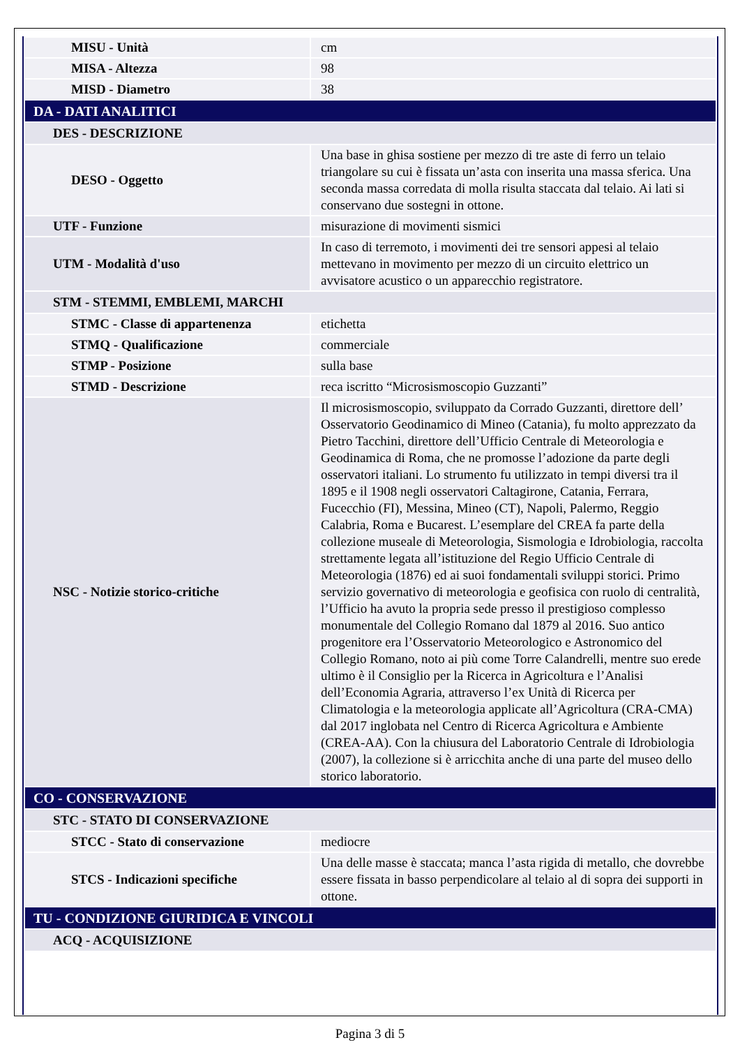| MISU - Unità | cm |
| MISA - Altezza | 98 |
| MISD - Diametro | 38 |
| DA - DATI ANALITICI | |
| DES - DESCRIZIONE | |
| DESO - Oggetto | Una base in ghisa sostiene per mezzo di tre aste di ferro un telaio triangolare su cui è fissata un’asta con inserita una massa sferica. Una seconda massa corredata di molla risulta staccata dal telaio. Ai lati si conservano due sostegni in ottone. |
| UTF - Funzione | misurazione di movimenti sismici |
| UTM - Modalità d'uso | In caso di terremoto, i movimenti dei tre sensori appesi al telaio mettevano in movimento per mezzo di un circuito elettrico un avvisatore acustico o un apparecchio registratore. |
| STM - STEMMI, EMBLEMI, MARCHI | |
| STMC - Classe di appartenenza | etichetta |
| STMQ - Qualificazione | commerciale |
| STMP - Posizione | sulla base |
| STMD - Descrizione | reca iscritto “Microsismoscopio Guzzanti” |
| NSC - Notizie storico-critiche | Il microsismoscopio, sviluppato da Corrado Guzzanti, direttore dell’ Osservatorio Geodinamico di Mineo (Catania), fu molto apprezzato da Pietro Tacchini, direttore dell’Ufficio Centrale di Meteorologia e Geodinamica di Roma, che ne promosse l’adozione da parte degli osservatori italiani. Lo strumento fu utilizzato in tempi diversi tra il 1895 e il 1908 negli osservatori Caltagirone, Catania, Ferrara, Fucecchio (FI), Messina, Mineo (CT), Napoli, Palermo, Reggio Calabria, Roma e Bucarest. L’esemplare del CREA fa parte della collezione museale di Meteorologia, Sismologia e Idrobiologia, raccolta strettamente legata all’istituzione del Regio Ufficio Centrale di Meteorologia (1876) ed ai suoi fondamentali sviluppi storici. Primo servizio governativo di meteorologia e geofisica con ruolo di centralità, l’Ufficio ha avuto la propria sede presso il prestigioso complesso monumentale del Collegio Romano dal 1879 al 2016. Suo antico progenitore era l’Osservatorio Meteorologico e Astronomico del Collegio Romano, noto ai più come Torre Calandrelli, mentre suo erede ultimo è il Consiglio per la Ricerca in Agricoltura e l’Analisi dell’Economia Agraria, attraverso l’ex Unità di Ricerca per Climatologia e la meteorologia applicate all’Agricoltura (CRA-CMA) dal 2017 inglobata nel Centro di Ricerca Agricoltura e Ambiente (CREA-AA). Con la chiusura del Laboratorio Centrale di Idrobiologia (2007), la collezione si è arricchita anche di una parte del museo dello storico laboratorio. |
| CO - CONSERVAZIONE | |
| STC - STATO DI CONSERVAZIONE | |
| STCC - Stato di conservazione | mediocre |
| STCS - Indicazioni specifiche | Una delle masse è staccata; manca l’asta rigida di metallo, che dovrebbe essere fissata in basso perpendicolare al telaio al di sopra dei supporti in ottone. |
| TU - CONDIZIONE GIURIDICA E VINCOLI | |
| ACQ - ACQUISIZIONE | |
Pagina 3 di 5